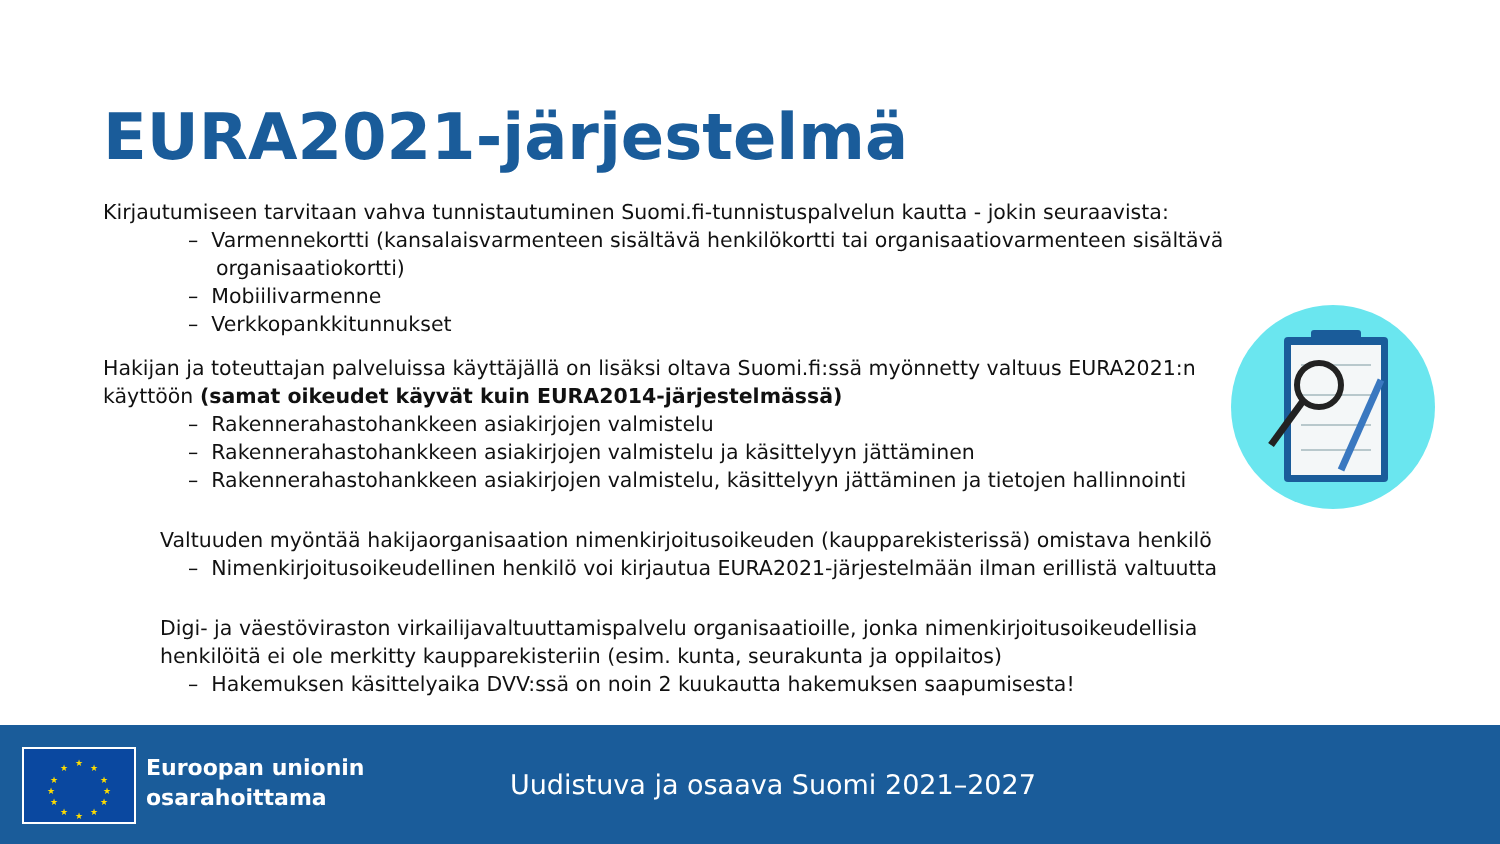EURA2021-järjestelmä
Kirjautumiseen tarvitaan vahva tunnistautuminen Suomi.fi-tunnistuspalvelun kautta - jokin seuraavista:
– Varmennekortti (kansalaisvarmenteen sisältävä henkilökortti tai organisaatiovarmenteen sisältävä organisaatiokortti)
– Mobiilivarmenne
– Verkkopankkitunnukset
Hakijan ja toteuttajan palveluissa käyttäjällä on lisäksi oltava Suomi.fi:ssä myönnetty valtuus EURA2021:n käyttöön (samat oikeudet käyvät kuin EURA2014-järjestelmässä)
– Rakennerahastohankkeen asiakirjojen valmistelu
– Rakennerahastohankkeen asiakirjojen valmistelu ja käsittelyyn jättäminen
– Rakennerahastohankkeen asiakirjojen valmistelu, käsittelyyn jättäminen ja tietojen hallinnointi
Valtuuden myöntää hakijaorganisaation nimenkirjoitusoikeuden (kaupparekisterissä) omistava henkilö
– Nimenkirjoitusoikeudellinen henkilö voi kirjautua EURA2021-järjestelmään ilman erillistä valtuutta
Digi- ja väestöviraston virkailijavaltuuttamispalvelu organisaatioille, jonka nimenkirjoitusoikeudellisia henkilöitä ei ole merkitty kaupparekisteriin (esim. kunta, seurakunta ja oppilaitos)
– Hakemuksen käsittelyaika DVV:ssä on noin 2 kuukautta hakemuksen saapumisesta!
★
★
★
★
★
★
★
★
★
★
★
★
Euroopan unionin
osarahoittama
Uudistuva ja osaava Suomi 2021–2027